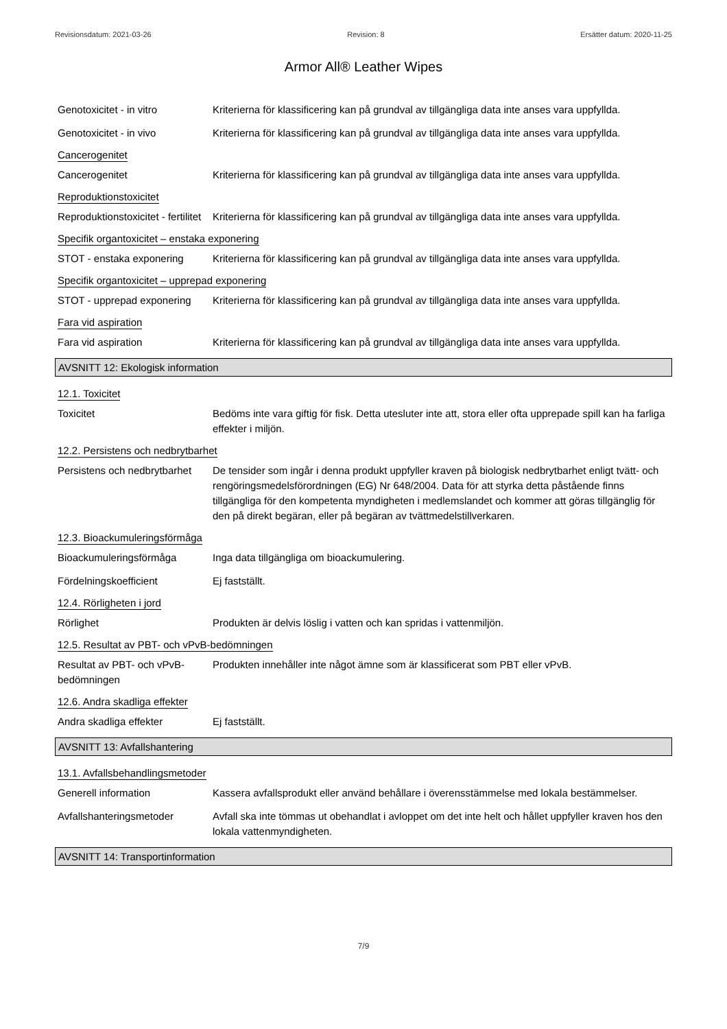Revisionsdatum: 2021-03-26 Revision: 8 Ersätter datum: 2020-11-25
Armor All® Leather Wipes
Genotoxicitet - in vitro Kriterierna för klassificering kan på grundval av tillgängliga data inte anses vara uppfyllda.
Genotoxicitet - in vivo Kriterierna för klassificering kan på grundval av tillgängliga data inte anses vara uppfyllda.
Cancerogenitet
Cancerogenitet Kriterierna för klassificering kan på grundval av tillgängliga data inte anses vara uppfyllda.
Reproduktionstoxicitet
Reproduktionstoxicitet - fertilitet
Kriterierna för klassificering kan på grundval av tillgängliga data inte anses vara uppfyllda.
Specifik organtoxicitet – enstaka exponering
STOT - enstaka exponering Kriterierna för klassificering kan på grundval av tillgängliga data inte anses vara uppfyllda.
Specifik organtoxicitet – upprepad exponering
STOT - upprepad exponering
Kriterierna för klassificering kan på grundval av tillgängliga data inte anses vara uppfyllda.
Fara vid aspiration
Fara vid aspiration Kriterierna för klassificering kan på grundval av tillgängliga data inte anses vara uppfyllda.
AVSNITT 12: Ekologisk information
12.1. Toxicitet
Toxicitet Bedöms inte vara giftig för fisk. Detta utesluter inte att, stora eller ofta upprepade spill kan ha farliga effekter i miljön.
12.2. Persistens och nedbrytbarhet
Persistens och nedbrytbarhet
De tensider som ingår i denna produkt uppfyller kraven på biologisk nedbrytbarhet enligt tvätt- och rengöringsmedelsförordningen (EG) Nr 648/2004. Data för att styrka detta påstående finns tillgängliga för den kompetenta myndigheten i medlemslandet och kommer att göras tillgänglig för den på direkt begäran, eller på begäran av tvättmedelstillverkaren.
12.3. Bioackumuleringsförmåga
Bioackumuleringsförmåga Inga data tillgängliga om bioackumulering.
Fördelningskoefficient Ej fastställt.
12.4. Rörligheten i jord
Rörlighet Produkten är delvis löslig i vatten och kan spridas i vattenmiljön.
12.5. Resultat av PBT- och vPvB-bedömningen
Resultat av PBT- och vPvB-bedömningen
Produkten innehåller inte något ämne som är klassificerat som PBT eller vPvB.
12.6. Andra skadliga effekter
Andra skadliga effekter Ej fastställt.
AVSNITT 13: Avfallshantering
13.1. Avfallsbehandlingsmetoder
Generell information Kassera avfallsprodukt eller använd behållare i överensstämmelse med lokala bestämmelser.
Avfallshanteringsmetoder Avfall ska inte tömmas ut obehandlat i avloppet om det inte helt och hållet uppfyller kraven hos den lokala vattenmyndigheten.
AVSNITT 14: Transportinformation
7/9